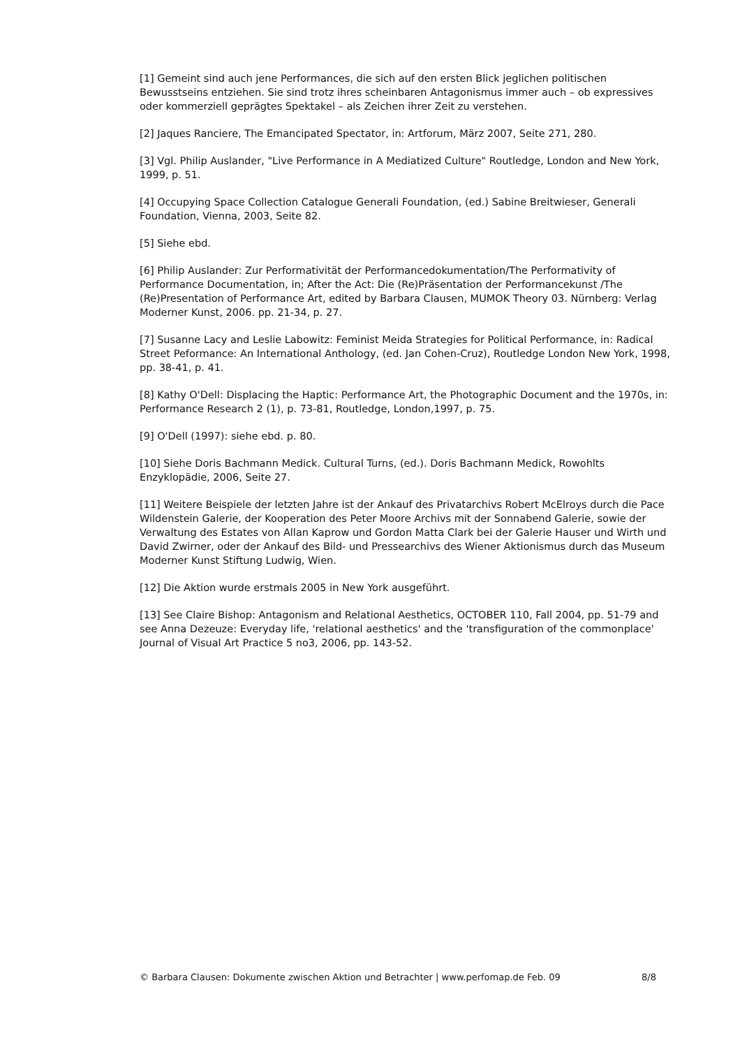[1] Gemeint sind auch jene Performances, die sich auf den ersten Blick jeglichen politischen Bewusstseins entziehen. Sie sind trotz ihres scheinbaren Antagonismus immer auch – ob expressives oder kommerziell geprägtes Spektakel – als Zeichen ihrer Zeit zu verstehen.
[2] Jaques Ranciere, The Emancipated Spectator, in: Artforum, März 2007, Seite 271, 280.
[3] Vgl. Philip Auslander, "Live Performance in A Mediatized Culture" Routledge, London and New York, 1999, p. 51.
[4] Occupying Space Collection Catalogue Generali Foundation, (ed.) Sabine Breitwieser, Generali Foundation, Vienna, 2003, Seite 82.
[5] Siehe ebd.
[6] Philip Auslander: Zur Performativität der Performancedokumentation/The Performativity of Performance Documentation, in; After the Act: Die (Re)Präsentation der Performancekunst /The (Re)Presentation of Performance Art, edited by Barbara Clausen, MUMOK Theory 03. Nürnberg: Verlag Moderner Kunst, 2006. pp. 21-34, p. 27.
[7] Susanne Lacy and Leslie Labowitz: Feminist Meida Strategies for Political Performance, in: Radical Street Peformance: An International Anthology, (ed. Jan Cohen-Cruz), Routledge London New York, 1998, pp. 38-41, p. 41.
[8] Kathy O'Dell: Displacing the Haptic: Performance Art, the Photographic Document and the 1970s, in: Performance Research 2 (1), p. 73-81, Routledge, London,1997, p. 75.
[9] O'Dell (1997): siehe ebd. p. 80.
[10] Siehe Doris Bachmann Medick. Cultural Turns, (ed.). Doris Bachmann Medick, Rowohlts Enzyklopädie, 2006, Seite 27.
[11] Weitere Beispiele der letzten Jahre ist der Ankauf des Privatarchivs Robert McElroys durch die Pace Wildenstein Galerie, der Kooperation des Peter Moore Archivs mit der Sonnabend Galerie, sowie der Verwaltung des Estates von Allan Kaprow und Gordon Matta Clark bei der Galerie Hauser und Wirth und David Zwirner, oder der Ankauf des Bild- und Pressearchivs des Wiener Aktionismus durch das Museum Moderner Kunst Stiftung Ludwig, Wien.
[12] Die Aktion wurde erstmals 2005 in New York ausgeführt.
[13] See Claire Bishop: Antagonism and Relational Aesthetics, OCTOBER 110, Fall 2004, pp. 51-79 and see Anna Dezeuze: Everyday life, 'relational aesthetics' and the 'transfiguration of the commonplace' Journal of Visual Art Practice 5 no3, 2006, pp. 143-52.
© Barbara Clausen: Dokumente zwischen Aktion und Betrachter | www.perfomap.de Feb. 09 8/8